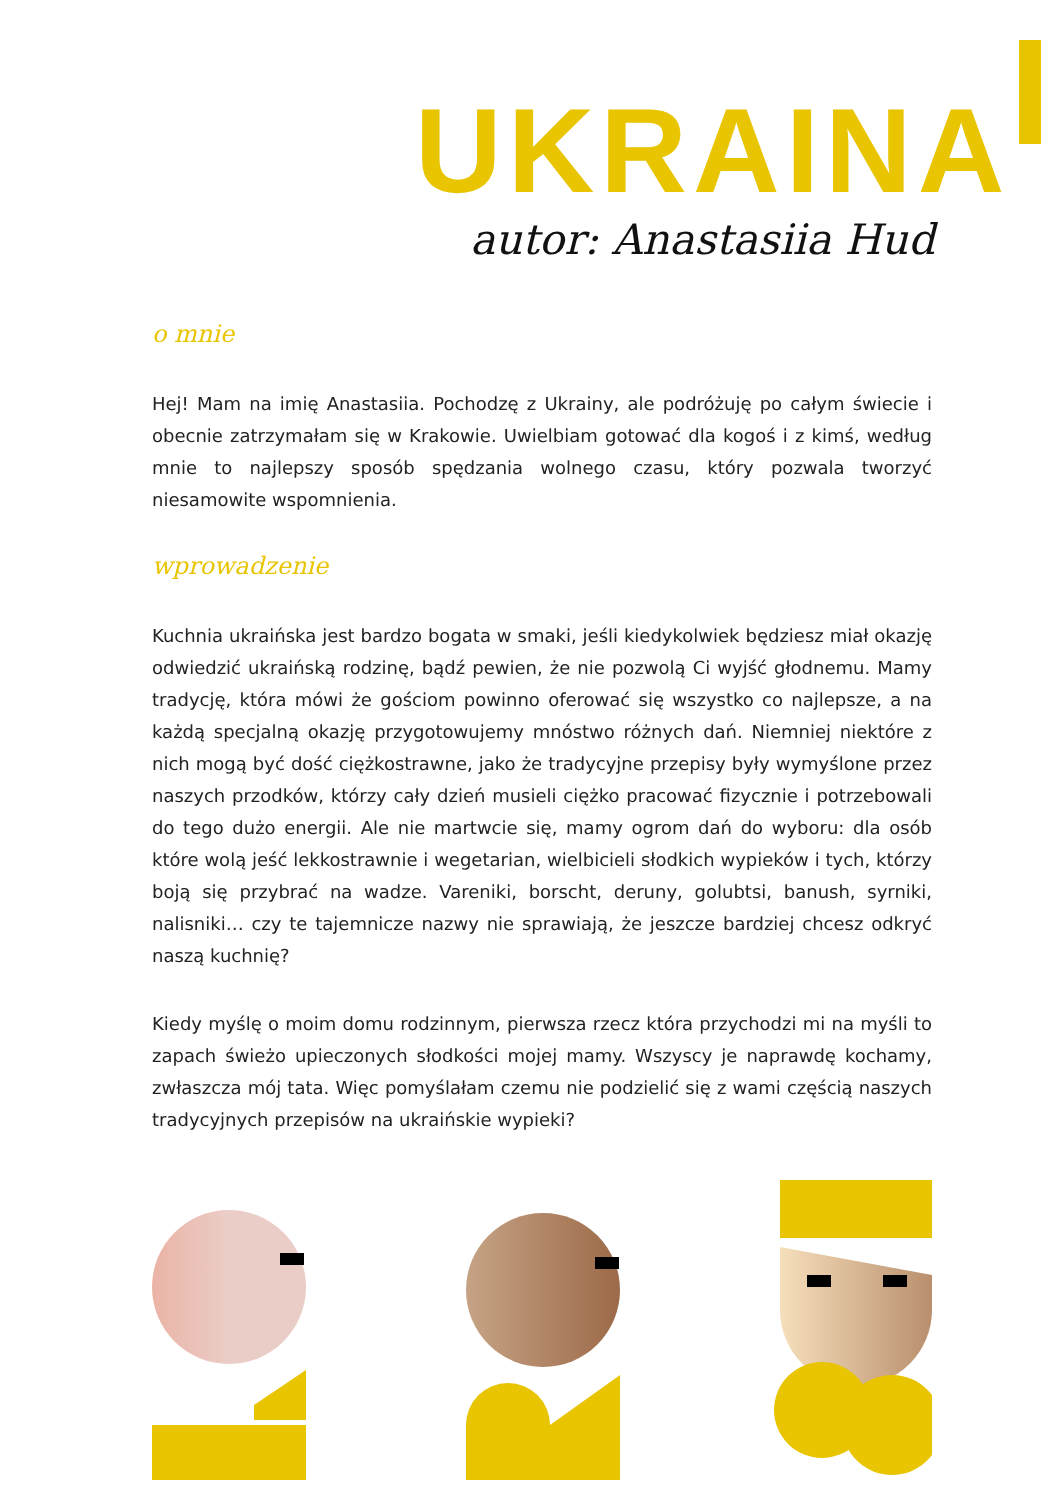UKRAINA
autor: Anastasiia Hud
o mnie
Hej! Mam na imię Anastasiia. Pochodzę z Ukrainy, ale podróżuję po całym świecie i obecnie zatrzymałam się w Krakowie. Uwielbiam gotować dla kogoś i z kimś, według mnie to najlepszy sposób spędzania wolnego czasu, który pozwala tworzyć niesamowite wspomnienia.
wprowadzenie
Kuchnia ukraińska jest bardzo bogata w smaki, jeśli kiedykolwiek będziesz miał okazję odwiedzić ukraińską rodzinę, bądź pewien, że nie pozwolą Ci wyjść głodnemu. Mamy tradycję, która mówi że gościom powinno oferować się wszystko co najlepsze, a na każdą specjalną okazję przygotowujemy mnóstwo różnych dań. Niemniej niektóre z nich mogą być dość ciężkostrawne, jako że tradycyjne przepisy były wymyślone przez naszych przodków, którzy cały dzień musieli ciężko pracować fizycznie i potrzebowali do tego dużo energii. Ale nie martwcie się, mamy ogrom dań do wyboru: dla osób które wolą jeść lekkostrawnie i wegetarian, wielbicieli słodkich wypieków i tych, którzy boją się przybrać na wadze. Vareniki, borscht, deruny, golubtsi, banush, syrniki, nalisniki… czy te tajemnicze nazwy nie sprawiają, że jeszcze bardziej chcesz odkryć naszą kuchnię?
Kiedy myślę o moim domu rodzinnym, pierwsza rzecz która przychodzi mi na myśli to zapach świeżo upieczonych słodkości mojej mamy. Wszyscy je naprawdę kochamy, zwłaszcza mój tata. Więc pomyślałam czemu nie podzielić się z wami częścią naszych tradycyjnych przepisów na ukraińskie wypieki?